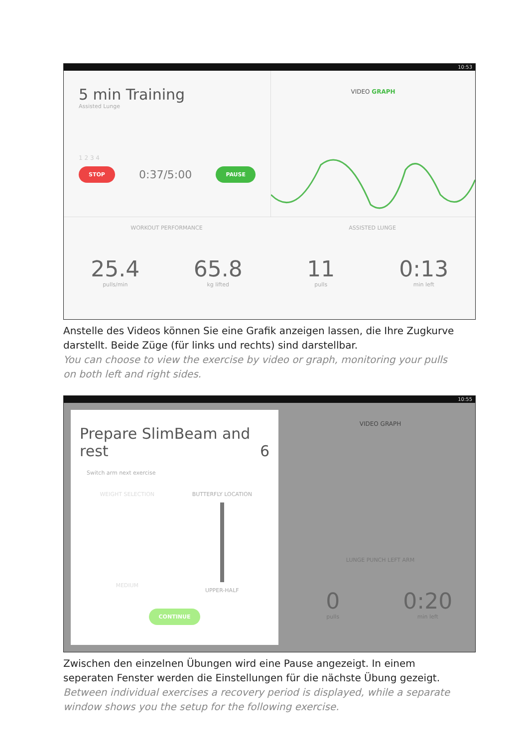10:53
5 min Training
Assisted Lunge
1 2 3 4
STOP 0:37/5:00 PAUSE
VIDEO GRAPH
WORKOUT PERFORMANCE
25.4
pulls/min
65.8
kg lifted
ASSISTED LUNGE
11
pulls
0:13
min left
Anstelle des Videos können Sie eine Grafik anzeigen lassen, die Ihre Zugkurve darstellt. Beide Züge (für links und rechts) sind darstellbar.
You can choose to view the exercise by video or graph, monitoring your pulls on both left and right sides.
10:55
Prepare SlimBeam and rest 6
Switch arm next exercise
WEIGHT SELECTION
MEDIUM
BUTTERFLY LOCATION
UPPER-HALF
CONTINUE
VIDEO GRAPH
LUNGE PUNCH LEFT ARM
0
pulls
0:20
min left
Zwischen den einzelnen Übungen wird eine Pause angezeigt. In einem seperaten Fenster werden die Einstellungen für die nächste Übung gezeigt.
Between individual exercises a recovery period is displayed, while a separate window shows you the setup for the following exercise.